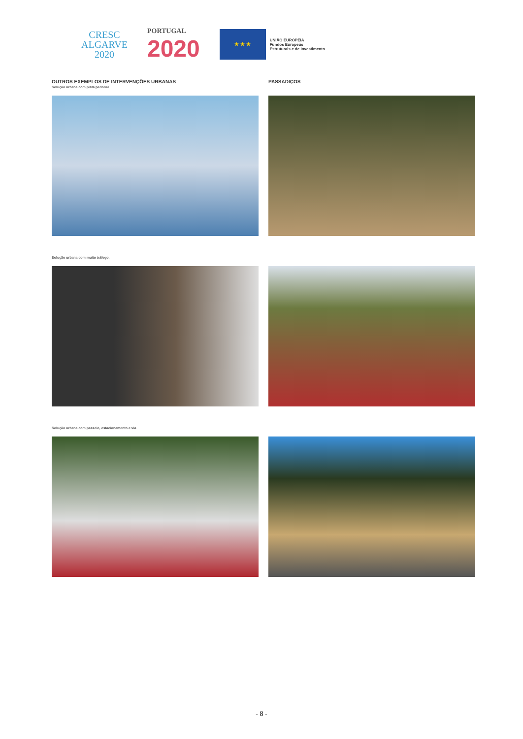CRESC
ALGARVE
2020
PORTUGAL
2020
★ ★ ★
UNIÃO EUROPEIA
Fundos Europeus
Estruturais e de Investimento
OUTROS EXEMPLOS DE INTERVENÇÕES URBANAS
Solução urbana com pista pedonal
Solução urbana com muito tráfego.
Solução urbana com passeio, estacionamento e via
PASSADIÇOS
- 8 -